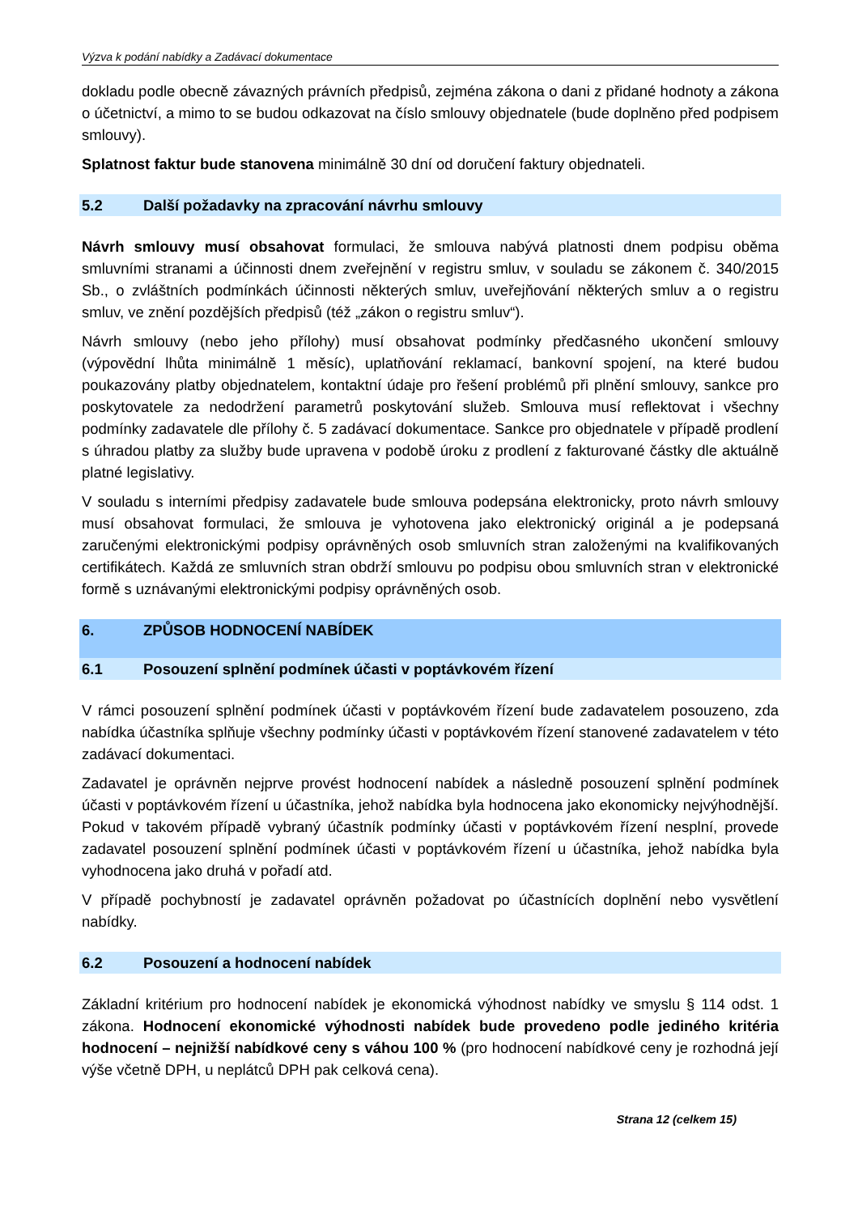Výzva k podání nabídky a Zadávací dokumentace
dokladu podle obecně závazných právních předpisů, zejména zákona o dani z přidané hodnoty a zákona o účetnictví, a mimo to se budou odkazovat na číslo smlouvy objednatele (bude doplněno před podpisem smlouvy).
Splatnost faktur bude stanovena minimálně 30 dní od doručení faktury objednateli.
5.2 Další požadavky na zpracování návrhu smlouvy
Návrh smlouvy musí obsahovat formulaci, že smlouva nabývá platnosti dnem podpisu oběma smluvními stranami a účinnosti dnem zveřejnění v registru smluv, v souladu se zákonem č. 340/2015 Sb., o zvláštních podmínkách účinnosti některých smluv, uveřejňování některých smluv a o registru smluv, ve znění pozdějších předpisů (též „zákon o registru smluv“).
Návrh smlouvy (nebo jeho přílohy) musí obsahovat podmínky předčasného ukončení smlouvy (výpovědní lhůta minimálně 1 měsíc), uplatňování reklamací, bankovní spojení, na které budou poukazovány platby objednatelem, kontaktní údaje pro řešení problémů při plnění smlouvy, sankce pro poskytovatele za nedodržení parametrů poskytování služeb. Smlouva musí reflektovat i všechny podmínky zadavatele dle přílohy č. 5 zadávací dokumentace. Sankce pro objednatele v případě prodlení s úhradou platby za služby bude upravena v podobě úroku z prodlení z fakturované částky dle aktuálně platné legislativy.
V souladu s interními předpisy zadavatele bude smlouva podepsána elektronicky, proto návrh smlouvy musí obsahovat formulaci, že smlouva je vyhotovena jako elektronický originál a je podepsaná zaručenými elektronickými podpisy oprávněných osob smluvních stran založenými na kvalifikovaných certifikátech. Každá ze smluvních stran obdrží smlouvu po podpisu obou smluvních stran v elektronické formě s uznávanými elektronickými podpisy oprávněných osob.
6. ZPŮSOB HODNOCENÍ NABÍDEK
6.1 Posouzení splnění podmínek účasti v poptávkovém řízení
V rámci posouzení splnění podmínek účasti v poptávkovém řízení bude zadavatelem posouzeno, zda nabídka účastníka splňuje všechny podmínky účasti v poptávkovém řízení stanovené zadavatelem v této zadávací dokumentaci.
Zadavatel je oprávněn nejprve provést hodnocení nabídek a následně posouzení splnění podmínek účasti v poptávkovém řízení u účastníka, jehož nabídka byla hodnocena jako ekonomicky nejvýhodnější. Pokud v takovém případě vybraný účastník podmínky účasti v poptávkovém řízení nesplní, provede zadavatel posouzení splnění podmínek účasti v poptávkovém řízení u účastníka, jehož nabídka byla vyhodnocena jako druhá v pořadí atd.
V případě pochybností je zadavatel oprávněn požadovat po účastnících doplnění nebo vysvětlení nabídky.
6.2 Posouzení a hodnocení nabídek
Základní kritérium pro hodnocení nabídek je ekonomická výhodnost nabídky ve smyslu § 114 odst. 1 zákona. Hodnocení ekonomické výhodnosti nabídek bude provedeno podle jediného kritéria hodnocení – nejnižší nabídkové ceny s váhou 100 % (pro hodnocení nabídkové ceny je rozhodná její výše včetně DPH, u neplátců DPH pak celková cena).
Strana 12 (celkem 15)